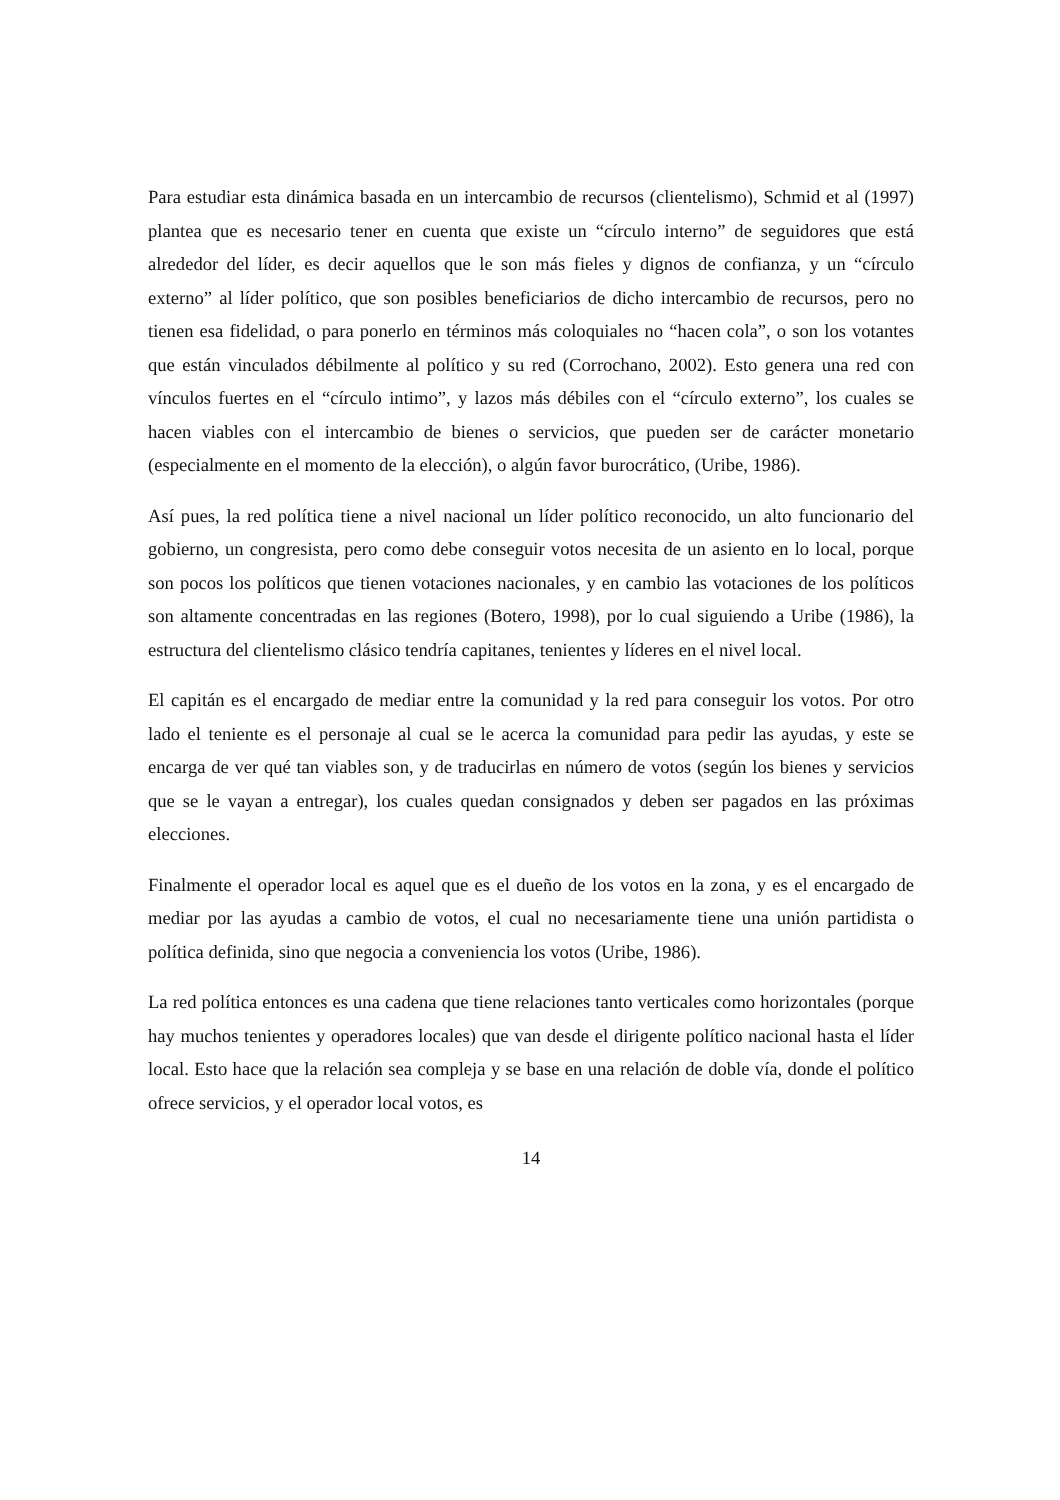Para estudiar esta dinámica basada en un intercambio de recursos (clientelismo), Schmid et al (1997) plantea que es necesario tener en cuenta que existe un “círculo interno” de seguidores que está alrededor del líder, es decir aquellos que le son más fieles y dignos de confianza, y un “círculo externo” al líder político, que son posibles beneficiarios de dicho intercambio de recursos, pero no tienen esa fidelidad, o para ponerlo en términos más coloquiales no “hacen cola”, o son los votantes que están vinculados débilmente al político y su red (Corrochano, 2002). Esto genera una red con vínculos fuertes en el “círculo intimo”, y lazos más débiles con el “círculo externo”, los cuales se hacen viables con el intercambio de bienes o servicios, que pueden ser de carácter monetario (especialmente en el momento de la elección), o algún favor burocrático, (Uribe, 1986).
Así pues, la red política tiene a nivel nacional un líder político reconocido, un alto funcionario del gobierno, un congresista, pero como debe conseguir votos necesita de un asiento en lo local, porque son pocos los políticos que tienen votaciones nacionales, y en cambio las votaciones de los políticos son altamente concentradas en las regiones (Botero, 1998), por lo cual siguiendo a Uribe (1986), la estructura del clientelismo clásico tendría capitanes, tenientes y líderes en el nivel local.
El capitán es el encargado de mediar entre la comunidad y la red para conseguir los votos. Por otro lado el teniente es el personaje al cual se le acerca la comunidad para pedir las ayudas, y este se encarga de ver qué tan viables son, y de traducirlas en número de votos (según los bienes y servicios que se le vayan a entregar), los cuales quedan consignados y deben ser pagados en las próximas elecciones.
Finalmente el operador local es aquel que es el dueño de los votos en la zona, y es el encargado de mediar por las ayudas a cambio de votos, el cual no necesariamente tiene una unión partidista o política definida, sino que negocia a conveniencia los votos (Uribe, 1986).
La red política entonces es una cadena que tiene relaciones tanto verticales como horizontales (porque hay muchos tenientes y operadores locales) que van desde el dirigente político nacional hasta el líder local. Esto hace que la relación sea compleja y se base en una relación de doble vía, donde el político ofrece servicios, y el operador local votos, es
14